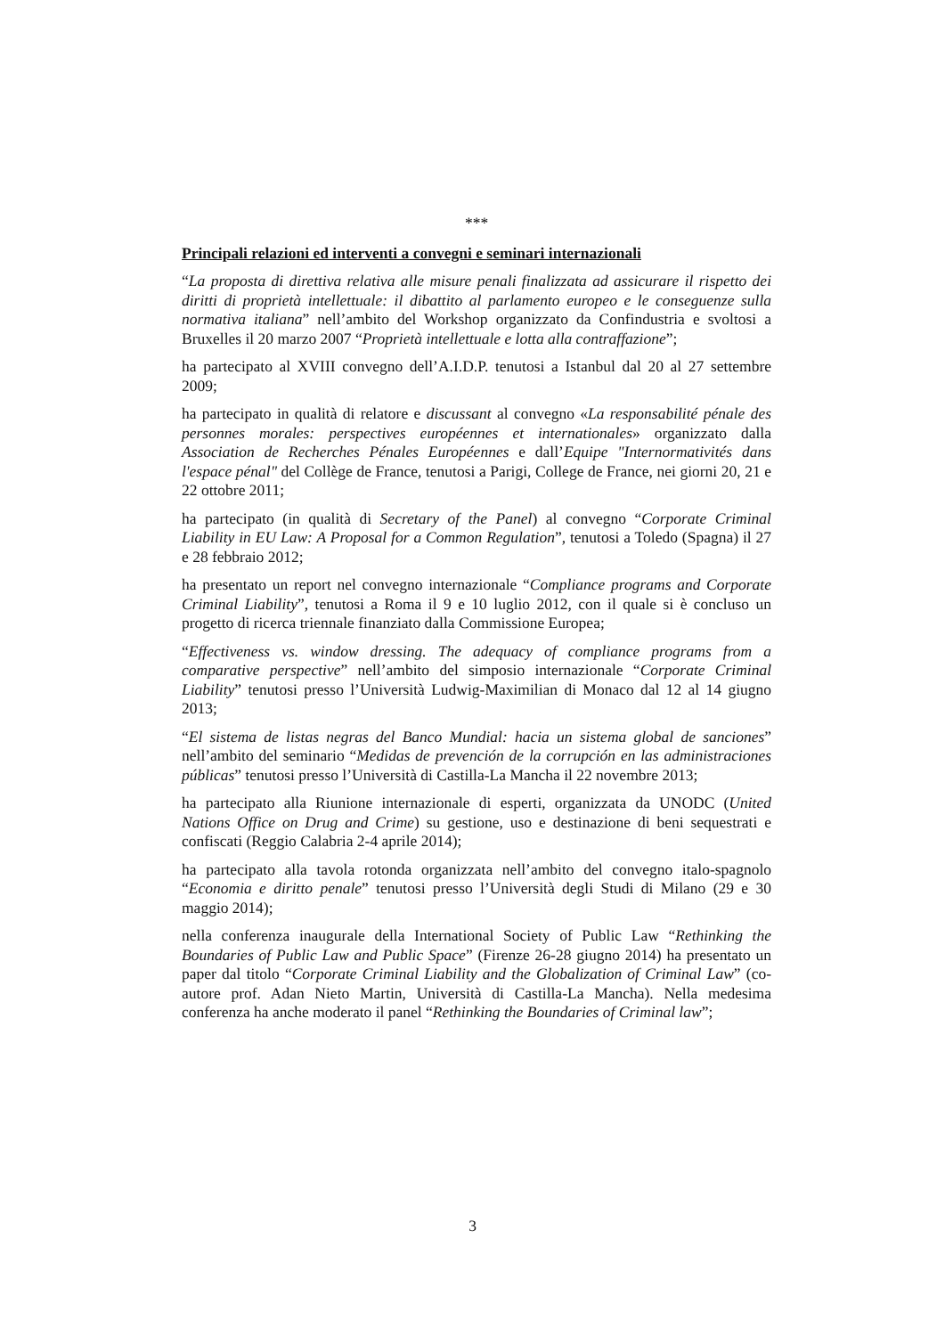***
Principali relazioni ed interventi a convegni e seminari internazionali
“La proposta di direttiva relativa alle misure penali finalizzata ad assicurare il rispetto dei diritti di proprietà intellettuale: il dibattito al parlamento europeo e le conseguenze sulla normativa italiana” nell’ambito del Workshop organizzato da Confindustria e svoltosi a Bruxelles il 20 marzo 2007 “Proprietà intellettuale e lotta alla contraffazione”;
ha partecipato al XVIII convegno dell’A.I.D.P. tenutosi a Istanbul dal 20 al 27 settembre 2009;
ha partecipato in qualità di relatore e discussant al convegno «La responsabilité pénale des personnes morales: perspectives européennes et internationales» organizzato dalla Association de Recherches Pénales Européennes e dall’Equipe "Internormativités dans l'espace pénal" del Collège de France, tenutosi a Parigi, College de France, nei giorni 20, 21 e 22 ottobre 2011;
ha partecipato (in qualità di Secretary of the Panel) al convegno “Corporate Criminal Liability in EU Law: A Proposal for a Common Regulation”, tenutosi a Toledo (Spagna) il 27 e 28 febbraio 2012;
ha presentato un report nel convegno internazionale “Compliance programs and Corporate Criminal Liability”, tenutosi a Roma il 9 e 10 luglio 2012, con il quale si è concluso un progetto di ricerca triennale finanziato dalla Commissione Europea;
“Effectiveness vs. window dressing. The adequacy of compliance programs from a comparative perspective” nell’ambito del simposio internazionale “Corporate Criminal Liability” tenutosi presso l’Università Ludwig-Maximilian di Monaco dal 12 al 14 giugno 2013;
“El sistema de listas negras del Banco Mundial: hacia un sistema global de sanciones” nell’ambito del seminario “Medidas de prevención de la corrupción en las administraciones públicas” tenutosi presso l’Università di Castilla-La Mancha il 22 novembre 2013;
ha partecipato alla Riunione internazionale di esperti, organizzata da UNODC (United Nations Office on Drug and Crime) su gestione, uso e destinazione di beni sequestrati e confiscati (Reggio Calabria 2-4 aprile 2014);
ha partecipato alla tavola rotonda organizzata nell’ambito del convegno italo-spagnolo “Economia e diritto penale” tenutosi presso l’Università degli Studi di Milano (29 e 30 maggio 2014);
nella conferenza inaugurale della International Society of Public Law “Rethinking the Boundaries of Public Law and Public Space” (Firenze 26-28 giugno 2014) ha presentato un paper dal titolo “Corporate Criminal Liability and the Globalization of Criminal Law” (co-autore prof. Adan Nieto Martin, Università di Castilla-La Mancha). Nella medesima conferenza ha anche moderato il panel “Rethinking the Boundaries of Criminal law”;
3